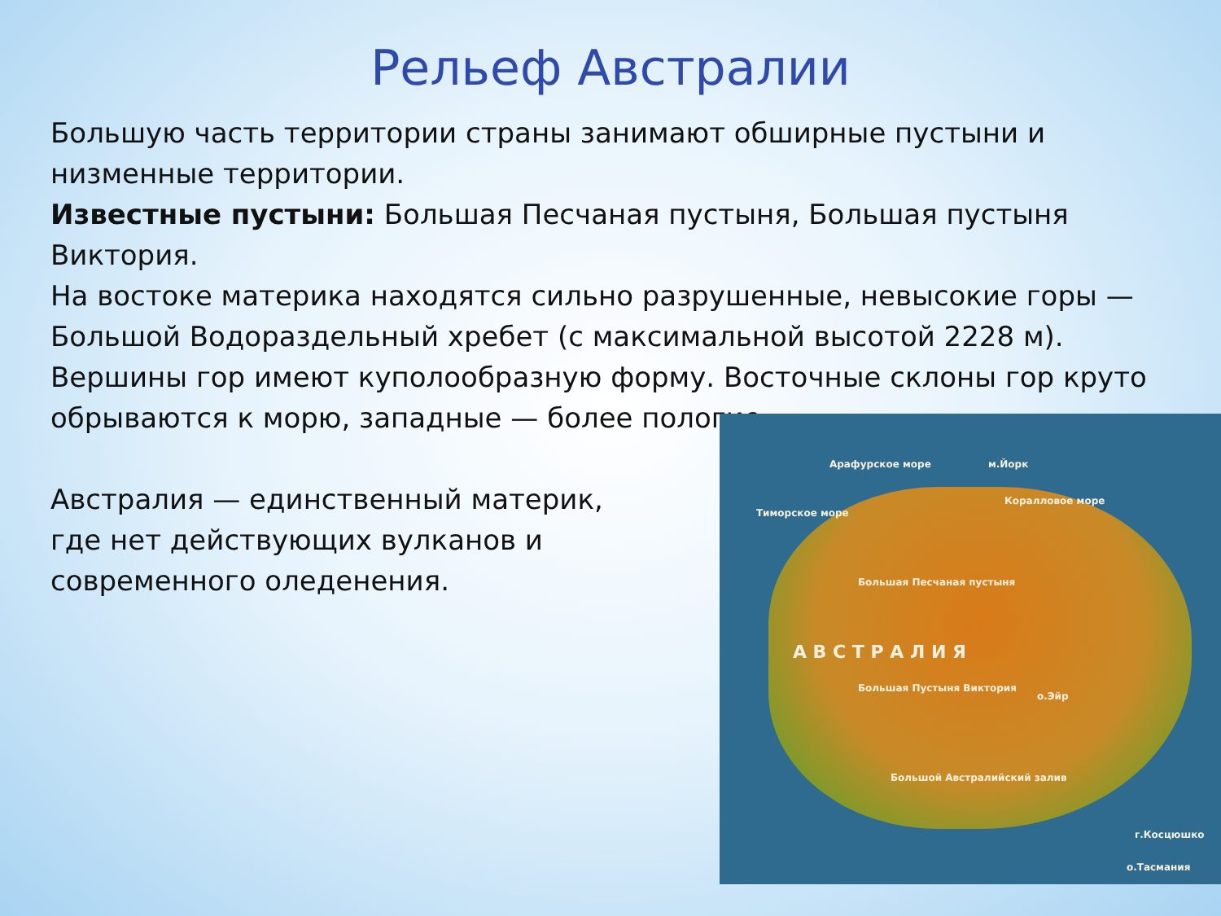Рельеф Австралии
Большую часть территории страны занимают обширные пустыни и низменные территории.
Известные пустыни: Большая Песчаная пустыня, Большая пустыня Виктория.
На востоке материка находятся сильно разрушенные, невысокие горы — Большой Водораздельный хребет (с максимальной высотой 2228 м). Вершины гор имеют куполообразную форму. Восточные склоны гор круто обрываются к морю, западные — более пологие.
Австралия — единственный материк, где нет действующих вулканов и современного оледенения.
Арафурское море
Тиморское море
м.Йорк
Коралловое море
Большая Песчаная пустыня
А В С Т Р А Л И Я
Большая Пустыня Виктория
о.Эйр
Большой Австралийский залив
г.Косцюшко
о.Тасмания